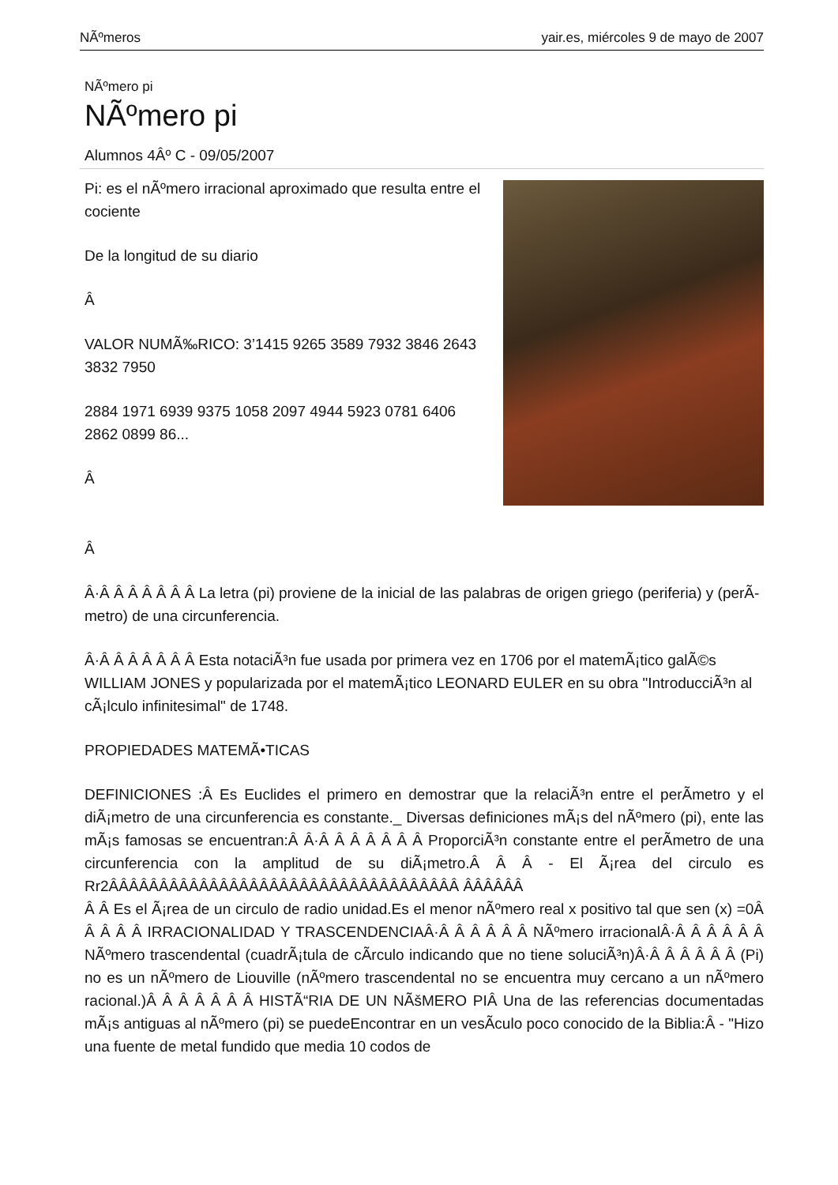NÃºmeros yair.es, miércoles 9 de mayo de 2007
NÃºmero pi
NÃºmero pi
Alumnos 4Âº C - 09/05/2007
Pi: es el nÃºmero irracional aproximado que resulta entre el cociente
De la longitud de su diario
Â
VALOR NUMÃ‰RICO: 3’1415 9265 3589 7932 3846 2643 3832 7950
2884 1971 6939 9375 1058 2097 4944 5923 0781 6406 2862 0899 86...
Â
Â
Â·Â Â Â Â Â Â Â La letra (pi) proviene de la inicial de las palabras de origen griego (periferia) y (perÃ­metro) de una circunferencia.
Â·Â Â Â Â Â Â Â Esta notaciÃ³n fue usada por primera vez en 1706 por el matemÃ¡tico galÃ©s WILLIAM JONES y popularizada por el matemÃ¡tico LEONARD EULER en su obra "IntroducciÃ³n al cÃ¡lculo infinitesimal" de 1748.
PROPIEDADES MATEMÃ•TICAS
DEFINICIONES :Â Es Euclides el primero en demostrar que la relaciÃ³n entre el perÃ­metro y el diÃ¡metro de una circunferencia es constante._ Diversas definiciones mÃ¡s del nÃºmero (pi), ente las mÃ¡s famosas se encuentran:Â Â·Â Â Â Â Â Â Â ProporciÃ³n constante entre el perÃ­metro de una circunferencia con la amplitud de su diÃ¡metro.Â Â Â - El Ã¡rea del circulo es Rr2ÂÂÂÂÂÂÂÂÂÂÂÂÂÂÂÂÂÂÂÂÂÂÂÂÂÂÂÂÂÂÂÂÂÂÂ ÂÂÂÂÂÂ
Â Â Es el Ã¡rea de un circulo de radio unidad.Es el menor nÃºmero real x positivo tal que sen (x) =0Â Â Â Â Â IRRACIONALIDAD Y TRASCENDENCIAÂ·Â Â Â Â Â Â NÃºmero irracionalÂ·Â Â Â Â Â Â NÃºmero trascendental (cuadrÃ¡tula de cÃ­rculo indicando que no tiene soluciÃ³n)Â·Â Â Â Â Â Â (Pi) no es un nÃºmero de Liouville (nÃºmero trascendental no se encuentra muy cercano a un nÃºmero racional.)Â Â Â Â Â Â Â HISTÃ“RIA DE UN NÃšMERO PIÂ Una de las referencias documentadas mÃ¡s antiguas al nÃºmero (pi) se puedeEncontrar en un vesÃ­culo poco conocido de la Biblia:Â - "Hizo una fuente de metal fundido que media 10 codos de